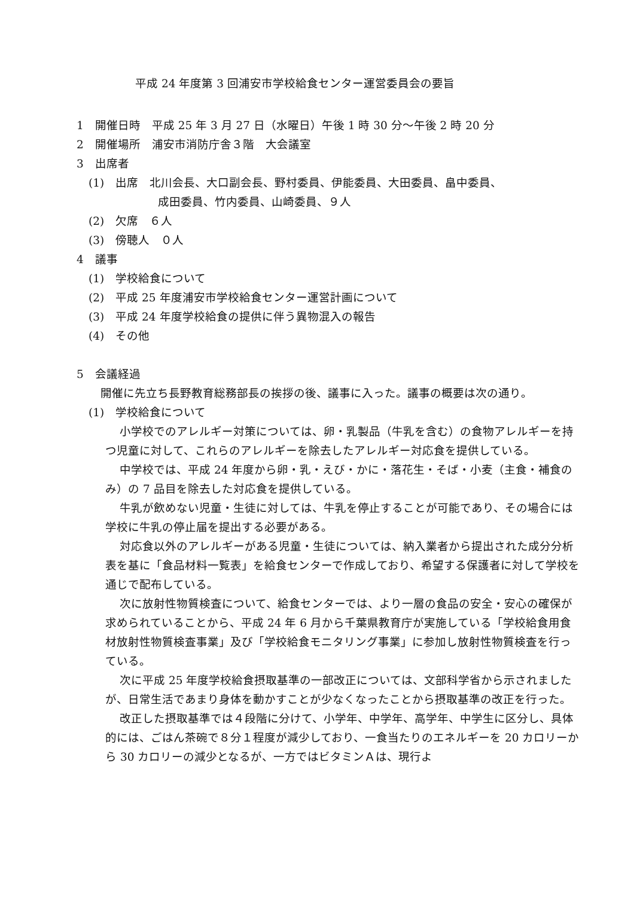平成 24 年度第 3 回浦安市学校給食センター運営委員会の要旨
1　開催日時　平成 25 年 3 月 27 日（水曜日）午後 1 時 30 分～午後 2 時 20 分
2　開催場所　浦安市消防庁舎３階　大会議室
3　出席者
(1)　出席　北川会長、大口副会長、野村委員、伊能委員、大田委員、畠中委員、
成田委員、竹内委員、山崎委員、９人
(2)　欠席　６人
(3)　傍聴人　０人
4　議事
(1)　学校給食について
(2)　平成 25 年度浦安市学校給食センター運営計画について
(3)　平成 24 年度学校給食の提供に伴う異物混入の報告
(4)　その他
5　会議経過
開催に先立ち長野教育総務部長の挨拶の後、議事に入った。議事の概要は次の通り。
(1)　学校給食について
小学校でのアレルギー対策については、卵・乳製品（牛乳を含む）の食物アレルギーを持つ児童に対して、これらのアレルギーを除去したアレルギー対応食を提供している。
中学校では、平成 24 年度から卵・乳・えび・かに・落花生・そば・小麦（主食・補食のみ）の 7 品目を除去した対応食を提供している。
牛乳が飲めない児童・生徒に対しては、牛乳を停止することが可能であり、その場合には学校に牛乳の停止届を提出する必要がある。
対応食以外のアレルギーがある児童・生徒については、納入業者から提出された成分分析表を基に「食品材料一覧表」を給食センターで作成しており、希望する保護者に対して学校を通じで配布している。
次に放射性物質検査について、給食センターでは、より一層の食品の安全・安心の確保が求められていることから、平成 24 年 6 月から千葉県教育庁が実施している「学校給食用食材放射性物質検査事業」及び「学校給食モニタリング事業」に参加し放射性物質検査を行っている。
次に平成 25 年度学校給食摂取基準の一部改正については、文部科学省から示されましたが、日常生活であまり身体を動かすことが少なくなったことから摂取基準の改正を行った。
改正した摂取基準では４段階に分けて、小学年、中学年、高学年、中学生に区分し、具体的には、ごはん茶碗で８分１程度が減少しており、一食当たりのエネルギーを 20 カロリーから 30 カロリーの減少となるが、一方ではビタミンＡは、現行よ